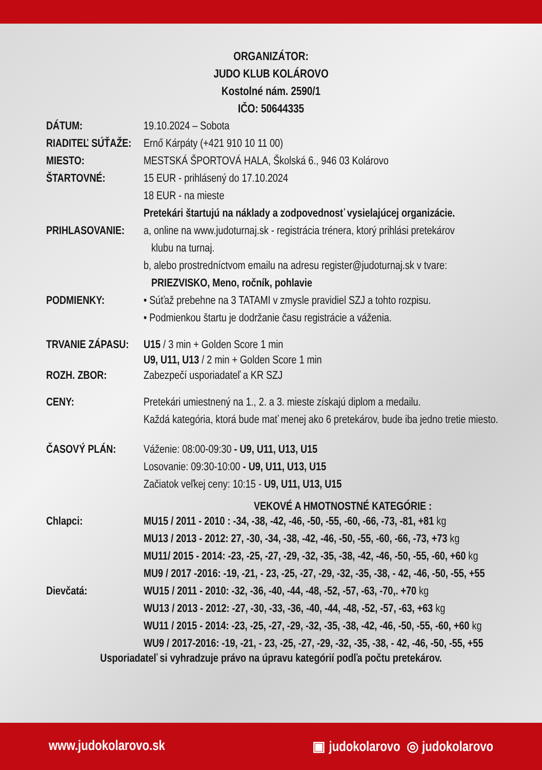ORGANIZÁTOR:
JUDO KLUB KOLÁROVO
Kostolné nám. 2590/1
IČO: 50644335
DÁTUM: 19.10.2024 – Sobota
RIADITEĽ SÚŤAŽE:
Ernő Kárpáty (+421 910 10 11 00)
MIESTO: MESTSKÁ ŠPORTOVÁ HALA, Školská 6., 946 03 Kolárovo
ŠTARTOVNÉ: 15 EUR - prihlásený do 17.10.2024
18 EUR - na mieste
Pretekári štartujú na náklady a zodpovednosť vysielajúcej organizácie.
PRIHLASOVANIE: a, online na www.judoturnaj.sk - registrácia trénera, ktorý prihlási pretekárov
klubu na turnaj.
b, alebo prostredníctvom emailu na adresu register@judoturnaj.sk v tvare:
PRIEZVISKO, Meno, ročník, pohlavie
PODMIENKY: • Súťaž prebehne na 3 TATAMI v zmysle pravidiel SZJ a tohto rozpisu.
• Podmienkou štartu je dodržanie času registrácie a váženia.
TRVANIE ZÁPASU:
ROZH. ZBOR:
U15 / 3 min + Golden Score 1 min
U9, U11, U13 / 2 min + Golden Score 1 min
Zabezpečí usporiadateľ a KR SZJ
CENY: Pretekári umiestnený na 1., 2. a 3. mieste získajú diplom a medailu.
Každá kategória, ktorá bude mať menej ako 6 pretekárov, bude iba jedno tretie miesto.
ČASOVÝ PLÁN: Váženie: 08:00-09:30 - U9, U11, U13, U15
Losovanie: 09:30-10:00 - U9, U11, U13, U15
Začiatok veľkej ceny: 10:15 - U9, U11, U13, U15
VEKOVÉ A HMOTNOSTNÉ KATEGÓRIE :
Chlapci: MU15 / 2011 - 2010 : -34, -38, -42, -46, -50, -55, -60, -66, -73, -81, +81 kg
MU13 / 2013 - 2012: 27, -30, -34, -38, -42, -46, -50, -55, -60, -66, -73, +73 kg
MU11/ 2015 - 2014: -23, -25, -27, -29, -32, -35, -38, -42, -46, -50, -55, -60, +60 kg
MU9 / 2017 -2016: -19, -21, - 23, -25, -27, -29, -32, -35, -38, - 42, -46, -50, -55, +55
Dievčatá: WU15 / 2011 - 2010: -32, -36, -40, -44, -48, -52, -57, -63, -70,. +70 kg
WU13 / 2013 - 2012: -27, -30, -33, -36, -40, -44, -48, -52, -57, -63, +63 kg
WU11 / 2015 - 2014: -23, -25, -27, -29, -32, -35, -38, -42, -46, -50, -55, -60, +60 kg
WU9 / 2017-2016: -19, -21, - 23, -25, -27, -29, -32, -35, -38, - 42, -46, -50, -55, +55
Usporiadateľ si vyhradzuje právo na úpravu kategórií podľa počtu pretekárov.
www.judokolarovo.sk ▣ judokolarovo ◎ judokolarovo